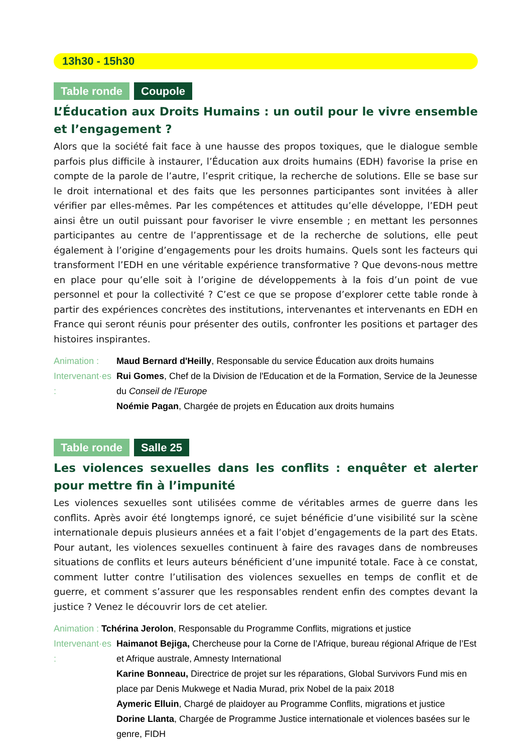13h30 - 15h30
Table ronde Coupole
L’Éducation aux Droits Humains : un outil pour le vivre ensemble et l’engagement ?
Alors que la société fait face à une hausse des propos toxiques, que le dialogue semble parfois plus difficile à instaurer, l’Éducation aux droits humains (EDH) favorise la prise en compte de la parole de l’autre, l’esprit critique, la recherche de solutions. Elle se base sur le droit international et des faits que les personnes participantes sont invitées à aller vérifier par elles-mêmes. Par les compétences et attitudes qu’elle développe, l’EDH peut ainsi être un outil puissant pour favoriser le vivre ensemble ; en mettant les personnes participantes au centre de l’apprentissage et de la recherche de solutions, elle peut également à l’origine d’engagements pour les droits humains. Quels sont les facteurs qui transforment l’EDH en une véritable expérience transformative ? Que devons-nous mettre en place pour qu’elle soit à l’origine de développements à la fois d’un point de vue personnel et pour la collectivité ? C’est ce que se propose d’explorer cette table ronde à partir des expériences concrètes des institutions, intervenantes et intervenants en EDH en France qui seront réunis pour présenter des outils, confronter les positions et partager des histoires inspirantes.
Animation : Maud Bernard d'Heilly, Responsable du service Éducation aux droits humains
Intervenant·es : Rui Gomes, Chef de la Division de l'Education et de la Formation, Service de la Jeunesse du Conseil de l'Europe
Noémie Pagan, Chargée de projets en Éducation aux droits humains
Table ronde Salle 25
Les violences sexuelles dans les conflits : enquêter et alerter pour mettre fin à l’impunité
Les violences sexuelles sont utilisées comme de véritables armes de guerre dans les conflits. Après avoir été longtemps ignoré, ce sujet bénéficie d’une visibilité sur la scène internationale depuis plusieurs années et a fait l’objet d’engagements de la part des Etats. Pour autant, les violences sexuelles continuent à faire des ravages dans de nombreuses situations de conflits et leurs auteurs bénéficient d’une impunité totale. Face à ce constat, comment lutter contre l’utilisation des violences sexuelles en temps de conflit et de guerre, et comment s’assurer que les responsables rendent enfin des comptes devant la justice ? Venez le découvrir lors de cet atelier.
Animation : Tchérina Jerolon, Responsable du Programme Conflits, migrations et justice
Intervenant·es : Haimanot Bejiga, Chercheuse pour la Corne de l’Afrique, bureau régional Afrique de l’Est et Afrique australe, Amnesty International
Karine Bonneau, Directrice de projet sur les réparations, Global Survivors Fund mis en place par Denis Mukwege et Nadia Murad, prix Nobel de la paix 2018
Aymeric Elluin, Chargé de plaidoyer au Programme Conflits, migrations et justice
Dorine Llanta, Chargée de Programme Justice internationale et violences basées sur le genre, FIDH